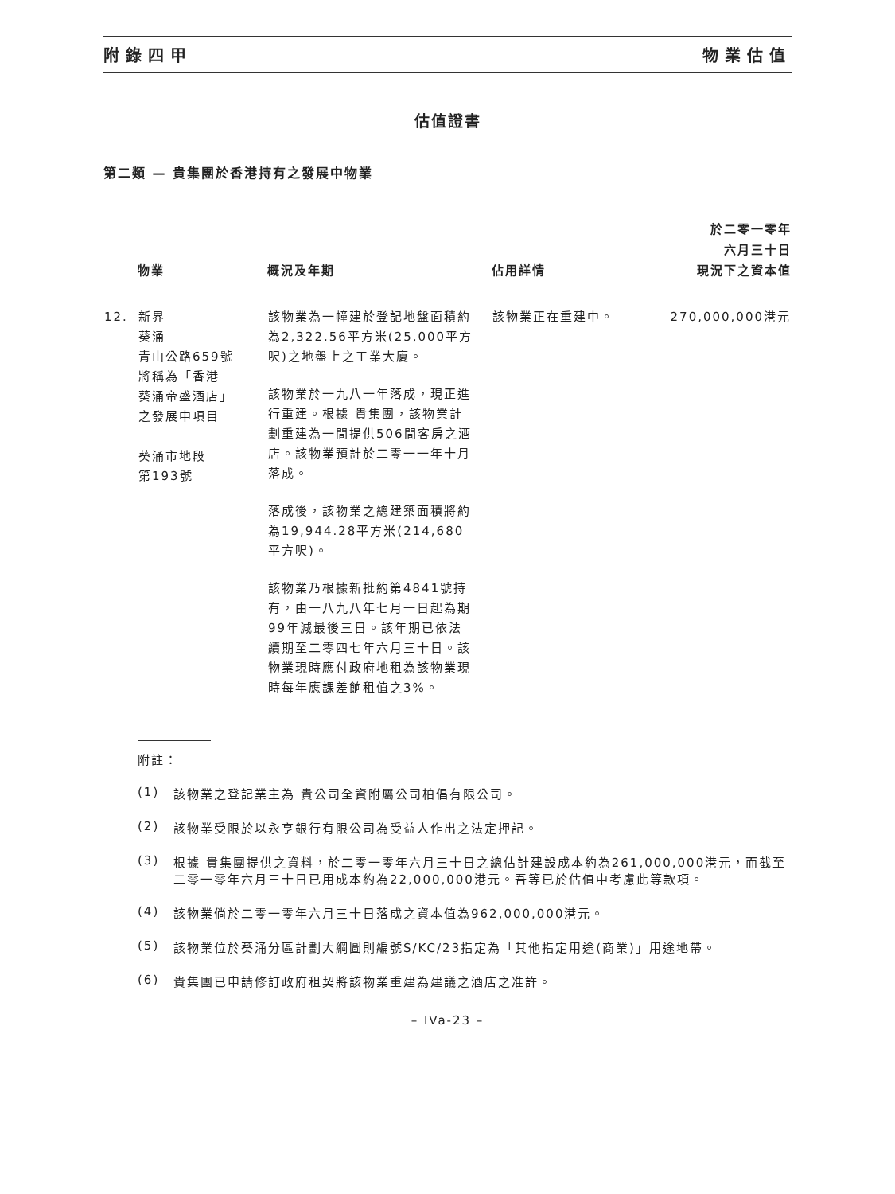附錄四甲 物業估值
估值證書
第二類 — 貴集團於香港持有之發展中物業
| | 物業 | 概況及年期 | 佔用詳情 | 於二零一零年 六月三十日 現況下之資本值 |
| --- | --- | --- | --- | --- |
| 12. | 新界 葵涌 青山公路659號 將稱為「香港 葵涌帝盛酒店」 之發展中項目 葵涌市地段 第193號 | 該物業為一幢建於登記地盤面積約為2,322.56平方米(25,000平方呎)之地盤上之工業大廈。 該物業於一九八一年落成，現正進行重建。根據 貴集團，該物業計劃重建為一間提供506間客房之酒店。該物業預計於二零一一年十月落成。 落成後，該物業之總建築面積將約為19,944.28平方米(214,680平方呎)。 該物業乃根據新批約第4841號持有，由一八九八年七月一日起為期99年減最後三日。該年期已依法續期至二零四七年六月三十日。該物業現時應付政府地租為該物業現時每年應課差餉租值之3%。 | 該物業正在重建中。 | 270,000,000港元 |
附註：
(1) 該物業之登記業主為 貴公司全資附屬公司柏倡有限公司。
(2) 該物業受限於以永亨銀行有限公司為受益人作出之法定押記。
(3) 根據 貴集團提供之資料，於二零一零年六月三十日之總估計建設成本約為261,000,000港元，而截至二零一零年六月三十日已用成本約為22,000,000港元。吾等已於估值中考慮此等款項。
(4) 該物業倘於二零一零年六月三十日落成之資本值為962,000,000港元。
(5) 該物業位於葵涌分區計劃大綱圖則編號S/KC/23指定為「其他指定用途(商業)」用途地帶。
(6) 貴集團已申請修訂政府租契將該物業重建為建議之酒店之准許。
– IVa-23 –